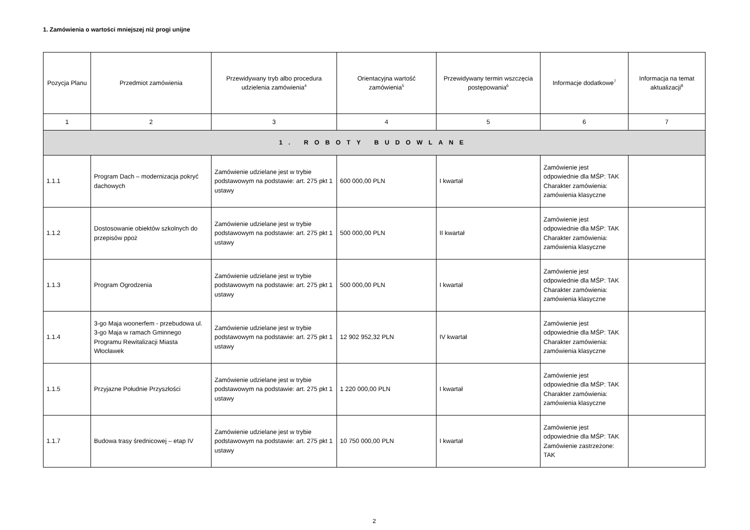1. Zamówienia o wartości mniejszej niż progi unijne
| Pozycja Planu | Przedmiot zamówienia | Przewidywany tryb albo procedura udzielenia zamówienia<sup>4</sup> | Orientacyjna wartość zamówienia<sup>5</sup> | Przewidywany termin wszczęcia postępowania<sup>6</sup> | Informacje dodatkowe<sup>7</sup> | Informacja na temat aktualizacji<sup>8</sup> |
| --- | --- | --- | --- | --- | --- | --- |
| 1 | 2 | 3 | 4 | 5 | 6 | 7 |
| 1. ROBOTY BUDOWLANE | | | | | | |
| 1.1.1 | Program Dach – modernizacja pokryć dachowych | Zamówienie udzielane jest w trybie podstawowym na podstawie: art. 275 pkt 1 ustawy | 600 000,00 PLN | I kwartał | Zamówienie jest odpowiednie dla MŚP: TAK Charakter zamówienia: zamówienia klasyczne | |
| 1.1.2 | Dostosowanie obiektów szkolnych do przepisów ppoż | Zamówienie udzielane jest w trybie podstawowym na podstawie: art. 275 pkt 1 ustawy | 500 000,00 PLN | II kwartał | Zamówienie jest odpowiednie dla MŚP: TAK Charakter zamówienia: zamówienia klasyczne | |
| 1.1.3 | Program Ogrodzenia | Zamówienie udzielane jest w trybie podstawowym na podstawie: art. 275 pkt 1 ustawy | 500 000,00 PLN | I kwartał | Zamówienie jest odpowiednie dla MŚP: TAK Charakter zamówienia: zamówienia klasyczne | |
| 1.1.4 | 3-go Maja woonerfem - przebudowa ul. 3-go Maja w ramach Gminnego Programu Rewitalizacji Miasta Włocławek | Zamówienie udzielane jest w trybie podstawowym na podstawie: art. 275 pkt 1 ustawy | 12 902 952,32 PLN | IV kwartał | Zamówienie jest odpowiednie dla MŚP: TAK Charakter zamówienia: zamówienia klasyczne | |
| 1.1.5 | Przyjazne Południe Przyszłości | Zamówienie udzielane jest w trybie podstawowym na podstawie: art. 275 pkt 1 ustawy | 1 220 000,00 PLN | I kwartał | Zamówienie jest odpowiednie dla MŚP: TAK Charakter zamówienia: zamówienia klasyczne | |
| 1.1.7 | Budowa trasy średnicowej – etap IV | Zamówienie udzielane jest w trybie podstawowym na podstawie: art. 275 pkt 1 ustawy | 10 750 000,00 PLN | I kwartał | Zamówienie jest odpowiednie dla MŚP: TAK Zamówienie zastrzeżone: TAK | |
2